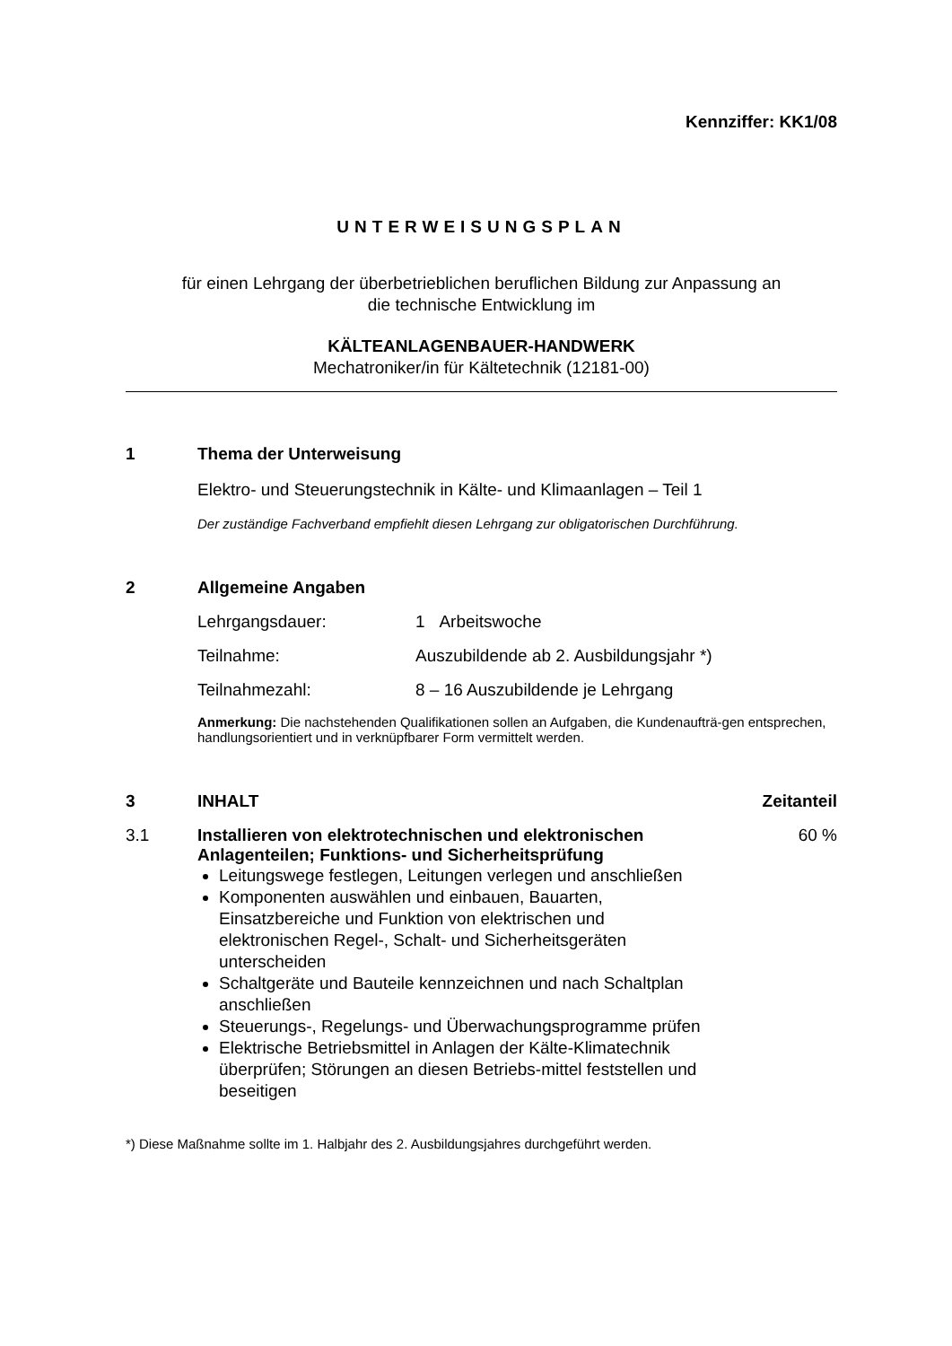Kennziffer: KK1/08
UNTERWEISUNGSPLAN
für einen Lehrgang der überbetrieblichen beruflichen Bildung zur Anpassung an
die technische Entwicklung im
KÄLTEANLAGENBAUER-HANDWERK
Mechatroniker/in für Kältetechnik (12181-00)
1 Thema der Unterweisung
Elektro- und Steuerungstechnik in Kälte- und Klimaanlagen – Teil 1
Der zuständige Fachverband empfiehlt diesen Lehrgang zur obligatorischen Durchführung.
2 Allgemeine Angaben
Lehrgangsdauer: 1 Arbeitswoche
Teilnahme: Auszubildende ab 2. Ausbildungsjahr *)
Teilnahmezahl: 8 – 16 Auszubildende je Lehrgang
Anmerkung: Die nachstehenden Qualifikationen sollen an Aufgaben, die Kundenaufträ-gen entsprechen, handlungsorientiert und in verknüpfbarer Form vermittelt werden.
3 INHALT Zeitanteil
3.1 Installieren von elektrotechnischen und elektronischen Anlagenteilen; Funktions- und Sicherheitsprüfung
Leitungswege festlegen, Leitungen verlegen und anschließen
Komponenten auswählen und einbauen, Bauarten, Einsatzbereiche und Funktion von elektrischen und elektronischen Regel-, Schalt- und Sicherheitsgeräten unterscheiden
Schaltgeräte und Bauteile kennzeichnen und nach Schaltplan anschließen
Steuerungs-, Regelungs- und Überwachungsprogramme prüfen
Elektrische Betriebsmittel in Anlagen der Kälte-Klimatechnik überprüfen; Störungen an diesen Betriebs-mittel feststellen und beseitigen
60 %
*) Diese Maßnahme sollte im 1. Halbjahr des 2. Ausbildungsjahres durchgeführt werden.